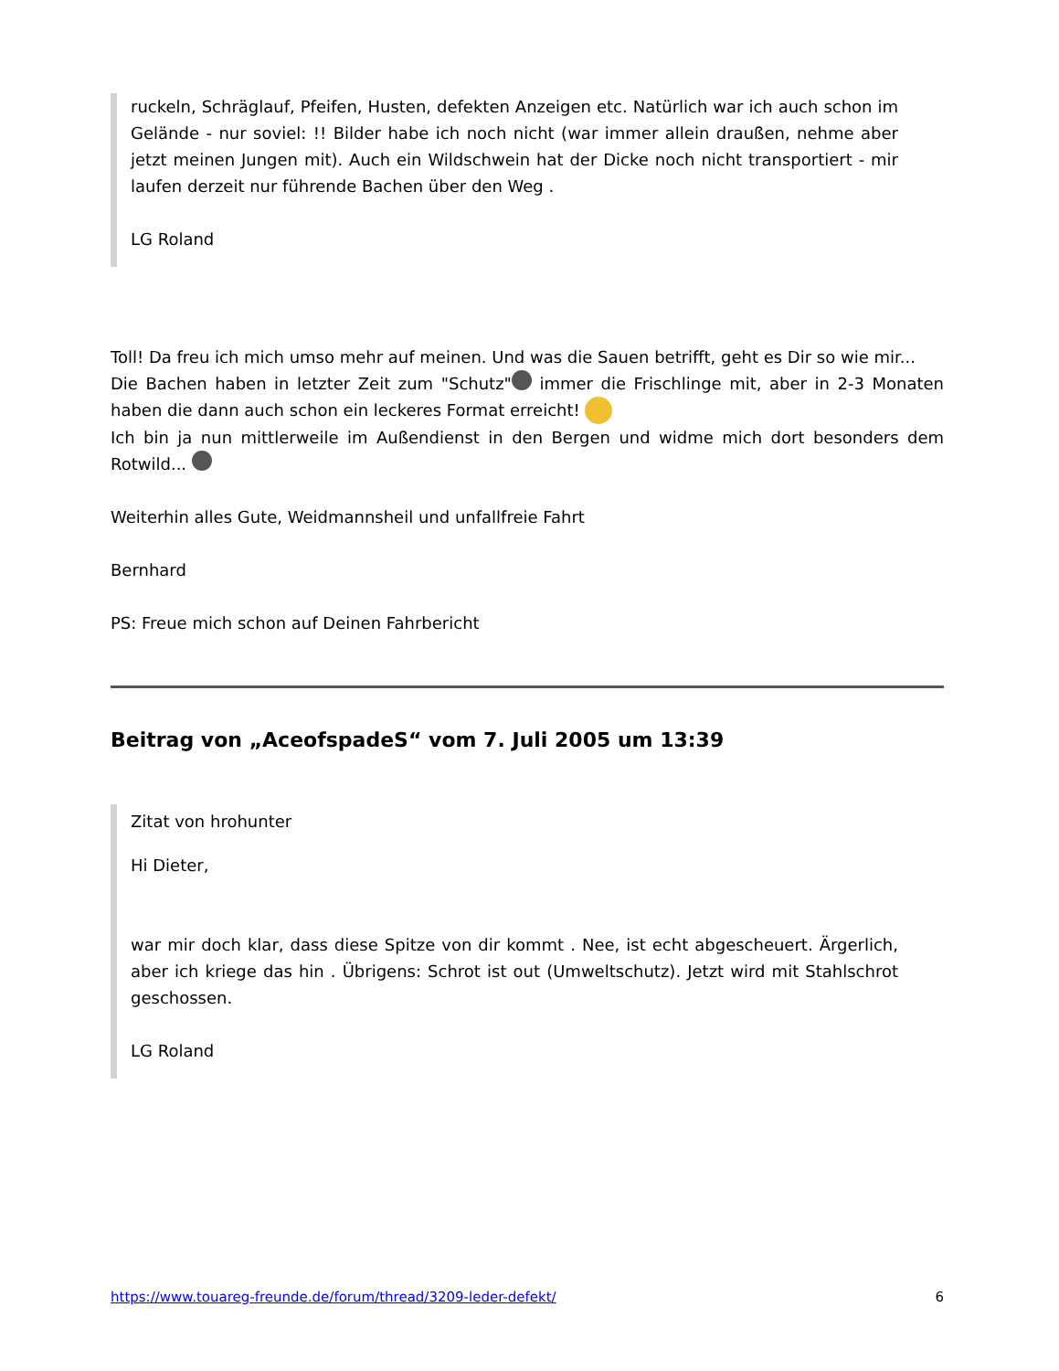ruckeln, Schräglauf, Pfeifen, Husten, defekten Anzeigen etc. Natürlich war ich auch schon im Gelände - nur soviel: !! Bilder habe ich noch nicht (war immer allein draußen, nehme aber jetzt meinen Jungen mit). Auch ein Wildschwein hat der Dicke noch nicht transportiert - mir laufen derzeit nur führende Bachen über den Weg .
LG Roland
Toll! Da freu ich mich umso mehr auf meinen. Und was die Sauen betrifft, geht es Dir so wie mir...
Die Bachen haben in letzter Zeit zum "Schutz" immer die Frischlinge mit, aber in 2-3 Monaten haben die dann auch schon ein leckeres Format erreicht!
Ich bin ja nun mittlerweile im Außendienst in den Bergen und widme mich dort besonders dem Rotwild...
Weiterhin alles Gute, Weidmannsheil und unfallfreie Fahrt
Bernhard
PS: Freue mich schon auf Deinen Fahrbericht
Beitrag von „AceofspadeS“ vom 7. Juli 2005 um 13:39
Zitat von hrohunter
Hi Dieter,
war mir doch klar, dass diese Spitze von dir kommt . Nee, ist echt abgescheuert. Ärgerlich, aber ich kriege das hin . Übrigens: Schrot ist out (Umweltschutz). Jetzt wird mit Stahlschrot geschossen.
LG Roland
https://www.touareg-freunde.de/forum/thread/3209-leder-defekt/ 6